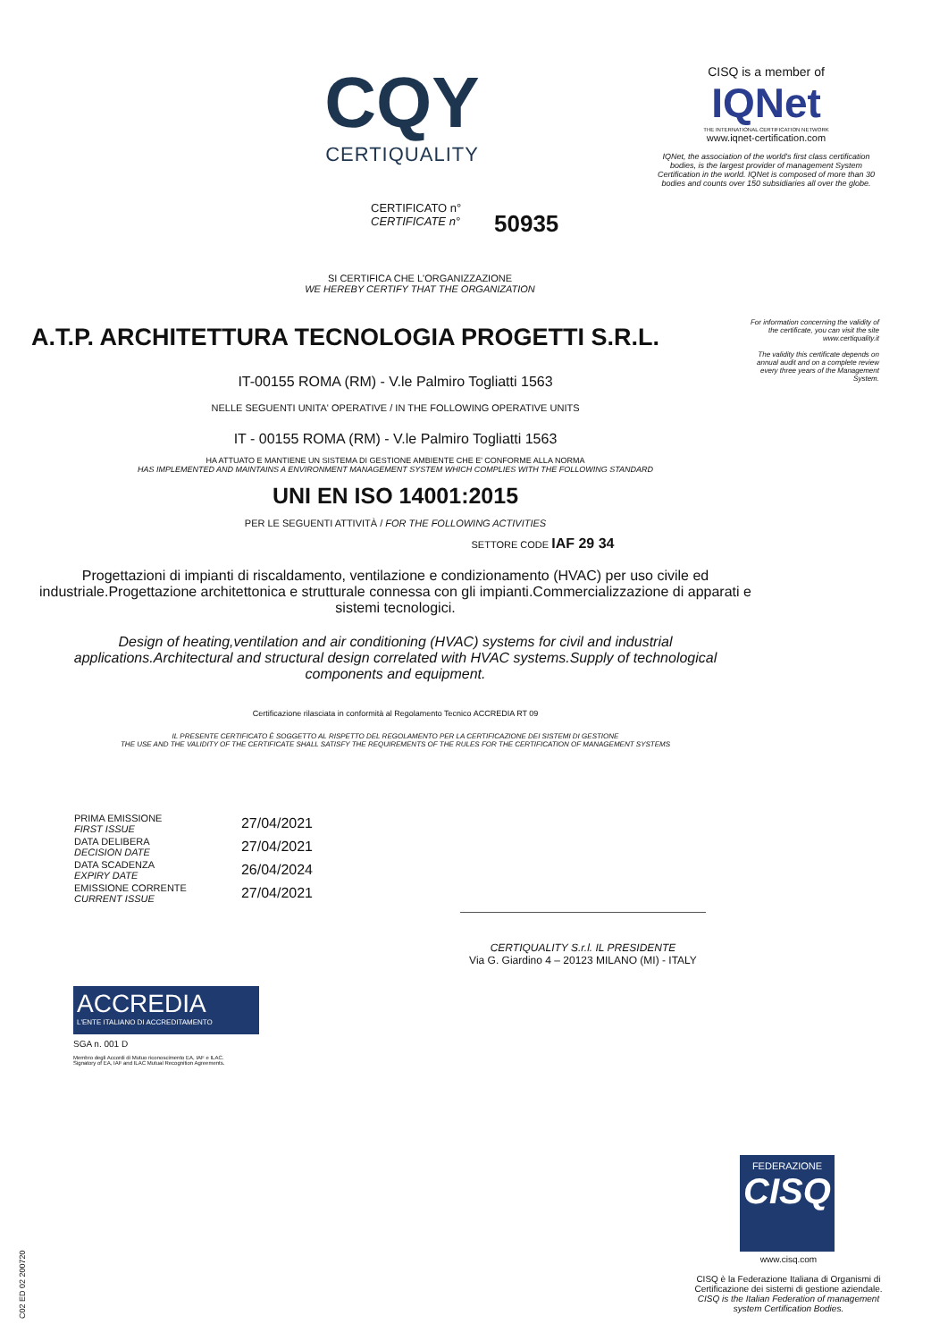CQY
CERTIQUALITY
CISQ is a member of
IQNet
THE INTERNATIONAL CERTIFICATION NETWORK
www.iqnet-certification.com
IQNet, the association of the world's first class certification bodies, is the largest provider of management System Certification in the world. IQNet is composed of more than 30 bodies and counts over 150 subsidiaries all over the globe.
CERTIFICATO n°
CERTIFICATE n°
50935
SI CERTIFICA CHE L'ORGANIZZAZIONE
WE HEREBY CERTIFY THAT THE ORGANIZATION
For information concerning the validity of the certificate, you can visit the site www.certiquality.it
The validity this certificate depends on annual audit and on a complete review every three years of the Management System.
A.T.P. ARCHITETTURA TECNOLOGIA PROGETTI S.R.L.
IT-00155 ROMA (RM) - V.le Palmiro Togliatti 1563
NELLE SEGUENTI UNITA' OPERATIVE / IN THE FOLLOWING OPERATIVE UNITS
IT - 00155 ROMA (RM) - V.le Palmiro Togliatti 1563
HA ATTUATO E MANTIENE UN SISTEMA DI GESTIONE AMBIENTE CHE E' CONFORME ALLA NORMA
HAS IMPLEMENTED AND MAINTAINS A ENVIRONMENT MANAGEMENT SYSTEM WHICH COMPLIES WITH THE FOLLOWING STANDARD
UNI EN ISO 14001:2015
PER LE SEGUENTI ATTIVITÀ / FOR THE FOLLOWING ACTIVITIES
SETTORE CODE IAF 29 34
Progettazioni di impianti di riscaldamento, ventilazione e condizionamento (HVAC) per uso civile ed industriale.Progettazione architettonica e strutturale connessa con gli impianti.Commercializzazione di apparati e sistemi tecnologici.
Design of heating,ventilation and air conditioning (HVAC) systems for civil and industrial applications.Architectural and structural design correlated with HVAC systems.Supply of technological components and equipment.
Certificazione rilasciata in conformità al Regolamento Tecnico ACCREDIA RT 09
IL PRESENTE CERTIFICATO È SOGGETTO AL RISPETTO DEL REGOLAMENTO PER LA CERTIFICAZIONE DEI SISTEMI DI GESTIONE
THE USE AND THE VALIDITY OF THE CERTIFICATE SHALL SATISFY THE REQUIREMENTS OF THE RULES FOR THE CERTIFICATION OF MANAGEMENT SYSTEMS
| PRIMA EMISSIONE FIRST ISSUE | 27/04/2021 |
| DATA DELIBERA DECISION DATE | 27/04/2021 |
| DATA SCADENZA EXPIRY DATE | 26/04/2024 |
| EMISSIONE CORRENTE CURRENT ISSUE | 27/04/2021 |
CERTIQUALITY S.r.l. IL PRESIDENTE
Via G. Giardino 4 – 20123 MILANO (MI) - ITALY
ACCREDIA
L'ENTE ITALIANO DI ACCREDITAMENTO
SGA n. 001 D
Membro degli Accordi di Mutuo riconoscimento EA, IAF e ILAC.
Signatory of EA, IAF and ILAC Mutual Recognition Agreements.
C02 ED 02 200720
FEDERAZIONE
CISQ
www.cisq.com
CISQ è la Federazione Italiana di Organismi di Certificazione dei sistemi di gestione aziendale.
CISQ is the Italian Federation of management system Certification Bodies.